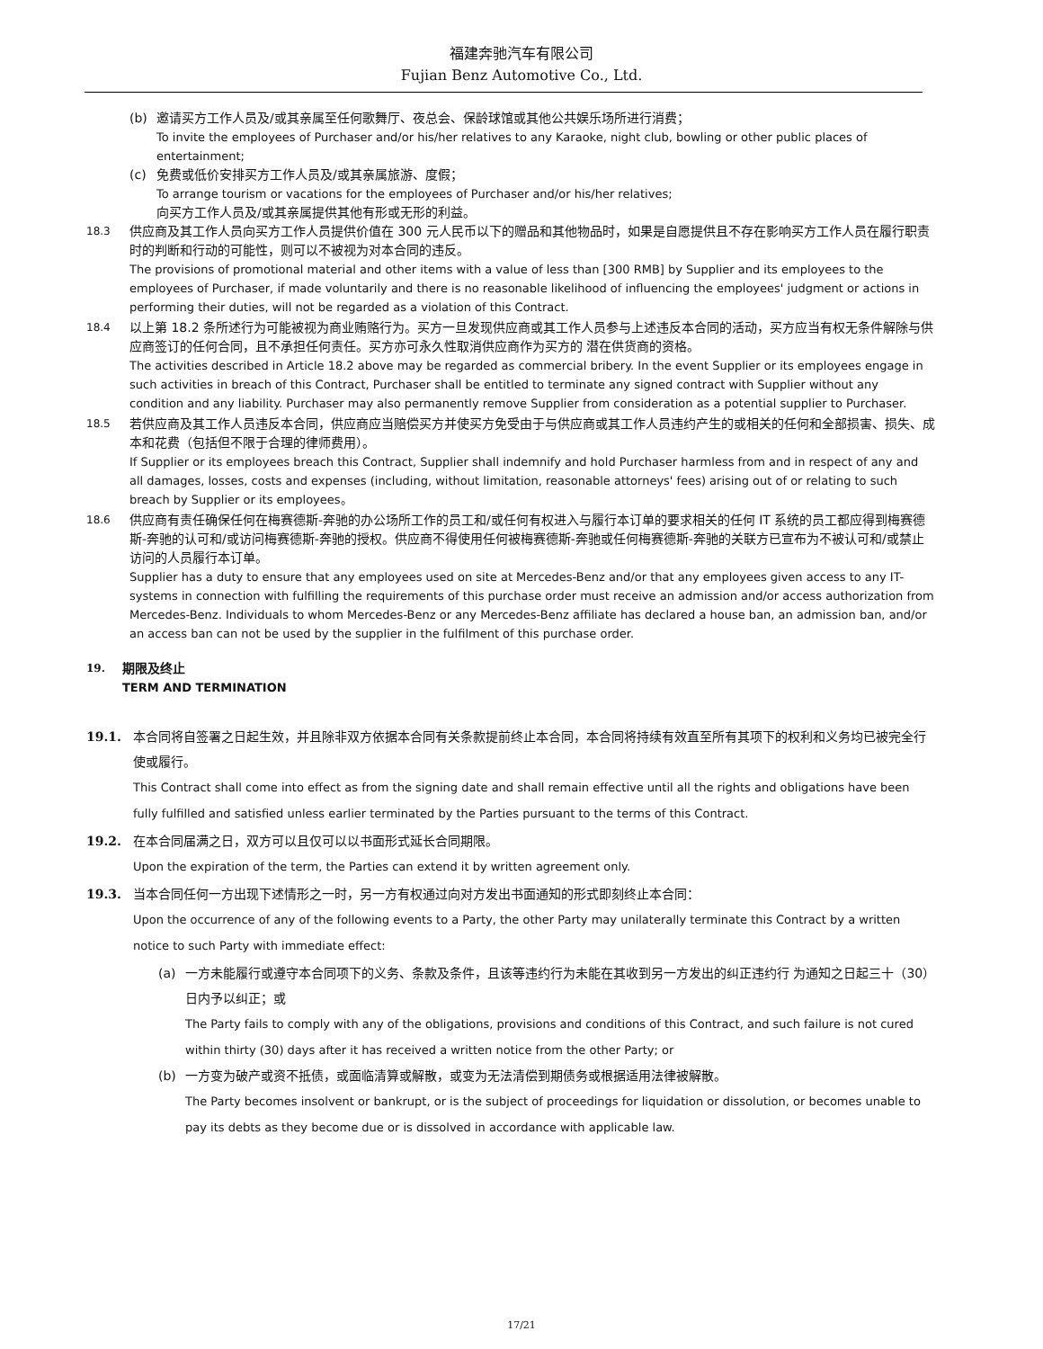福建奔驰汽车有限公司
Fujian Benz Automotive Co., Ltd.
(b) 邀请买方工作人员及/或其亲属至任何歌舞厅、夜总会、保龄球馆或其他公共娱乐场所进行消费；
To invite the employees of Purchaser and/or his/her relatives to any Karaoke, night club, bowling or other public places of entertainment;
(c) 免费或低价安排买方工作人员及/或其亲属旅游、度假；
To arrange tourism or vacations for the employees of Purchaser and/or his/her relatives;
向买方工作人员及/或其亲属提供其他有形或无形的利益。
18.3
供应商及其工作人员向买方工作人员提供价值在 300 元人民币以下的赠品和其他物品时，如果是自愿提供且不存在影响买方工作人员在履行职责时的判断和行动的可能性，则可以不被视为对本合同的违反。
The provisions of promotional material and other items with a value of less than [300 RMB] by Supplier and its employees to the employees of Purchaser, if made voluntarily and there is no reasonable likelihood of influencing the employees' judgment or actions in performing their duties, will not be regarded as a violation of this Contract.
18.4
以上第 18.2 条所述行为可能被视为商业贿赂行为。买方一旦发现供应商或其工作人员参与上述违反本合同的活动，买方应当有权无条件解除与供应商签订的任何合同，且不承担任何责任。买方亦可永久性取消供应商作为买方的 潜在供货商的资格。
The activities described in Article 18.2 above may be regarded as commercial bribery. In the event Supplier or its employees engage in such activities in breach of this Contract, Purchaser shall be entitled to terminate any signed contract with Supplier without any condition and any liability. Purchaser may also permanently remove Supplier from consideration as a potential supplier to Purchaser.
18.5
若供应商及其工作人员违反本合同，供应商应当赔偿买方并使买方免受由于与供应商或其工作人员违约产生的或相关的任何和全部损害、损失、成本和花费（包括但不限于合理的律师费用）。
If Supplier or its employees breach this Contract, Supplier shall indemnify and hold Purchaser harmless from and in respect of any and all damages, losses, costs and expenses (including, without limitation, reasonable attorneys' fees) arising out of or relating to such breach by Supplier or its employees。
18.6
供应商有责任确保任何在梅赛德斯-奔驰的办公场所工作的员工和/或任何有权进入与履行本订单的要求相关的任何 IT 系统的员工都应得到梅赛德斯-奔驰的认可和/或访问梅赛德斯-奔驰的授权。供应商不得使用任何被梅赛德斯-奔驰或任何梅赛德斯-奔驰的关联方已宣布为不被认可和/或禁止访问的人员履行本订单。
Supplier has a duty to ensure that any employees used on site at Mercedes-Benz and/or that any employees given access to any IT-systems in connection with fulfilling the requirements of this purchase order must receive an admission and/or access authorization from Mercedes-Benz. Individuals to whom Mercedes-Benz or any Mercedes-Benz affiliate has declared a house ban, an admission ban, and/or an access ban can not be used by the supplier in the fulfilment of this purchase order.
19.
期限及终止
TERM AND TERMINATION
19.1. 本合同将自签署之日起生效，并且除非双方依据本合同有关条款提前终止本合同，本合同将持续有效直至所有其项下的权利和义务均已被完全行使或履行。
This Contract shall come into effect as from the signing date and shall remain effective until all the rights and obligations have been fully fulfilled and satisfied unless earlier terminated by the Parties pursuant to the terms of this Contract.
19.2. 在本合同届满之日，双方可以且仅可以以书面形式延长合同期限。
Upon the expiration of the term, the Parties can extend it by written agreement only.
19.3. 当本合同任何一方出现下述情形之一时，另一方有权通过向对方发出书面通知的形式即刻终止本合同：
Upon the occurrence of any of the following events to a Party, the other Party may unilaterally terminate this Contract by a written notice to such Party with immediate effect:
(a) 一方未能履行或遵守本合同项下的义务、条款及条件，且该等违约行为未能在其收到另一方发出的纠正违约行 为通知之日起三十（30）日内予以纠正；或
The Party fails to comply with any of the obligations, provisions and conditions of this Contract, and such failure is not cured within thirty (30) days after it has received a written notice from the other Party; or
(b) 一方变为破产或资不抵债，或面临清算或解散，或变为无法清偿到期债务或根据适用法律被解散。
The Party becomes insolvent or bankrupt, or is the subject of proceedings for liquidation or dissolution, or becomes unable to pay its debts as they become due or is dissolved in accordance with applicable law.
17/21